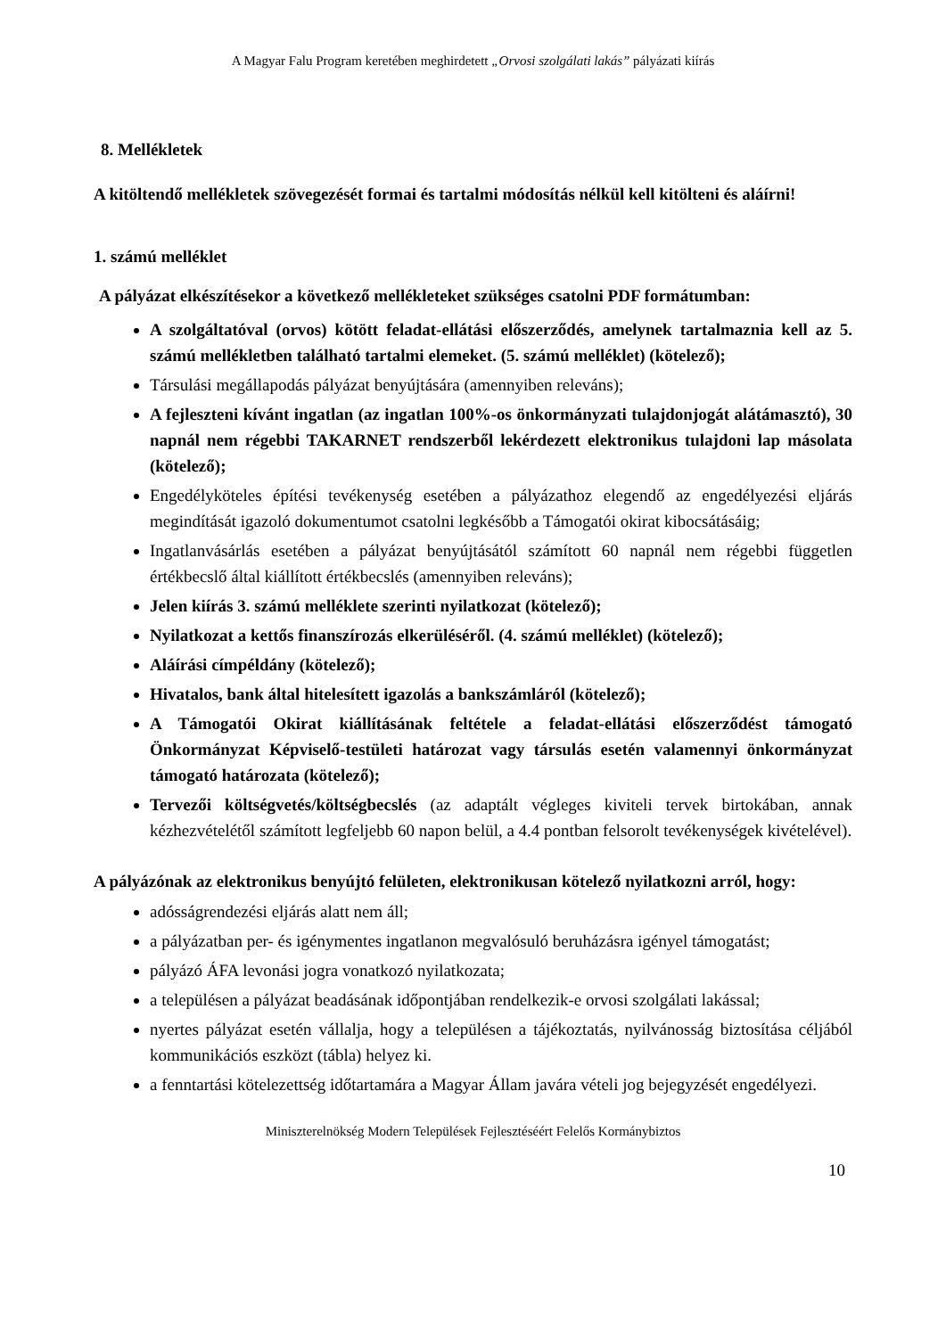A Magyar Falu Program keretében meghirdetett „Orvosi szolgálati lakás” pályázati kiírás
8. Mellékletek
A kitöltendő mellékletek szövegezését formai és tartalmi módosítás nélkül kell kitölteni és aláírni!
1. számú melléklet
A pályázat elkészítésekor a következő mellékleteket szükséges csatolni PDF formátumban:
A szolgáltatóval (orvos) kötött feladat-ellátási előszerződés, amelynek tartalmaznia kell az 5. számú mellékletben található tartalmi elemeket. (5. számú melléklet) (kötelező);
Társulási megállapodás pályázat benyújtására (amennyiben releváns);
A fejleszteni kívánt ingatlan (az ingatlan 100%-os önkormányzati tulajdonjogát alátámasztó), 30 napnál nem régebbi TAKARNET rendszerből lekérdezett elektronikus tulajdoni lap másolata (kötelező);
Engedélyköteles építési tevékenység esetében a pályázathoz elegendő az engedélyezési eljárás megindítását igazoló dokumentumot csatolni legkésőbb a Támogatói okirat kibocsátásáig;
Ingatlanvásárlás esetében a pályázat benyújtásától számított 60 napnál nem régebbi független értékbecslő által kiállított értékbecslés (amennyiben releváns);
Jelen kiírás 3. számú melléklete szerinti nyilatkozat (kötelező);
Nyilatkozat a kettős finanszírozás elkerüléséről. (4. számú melléklet) (kötelező);
Aláírási címpéldány (kötelező);
Hivatalos, bank által hitelesített igazolás a bankszámláról (kötelező);
A Támogatói Okirat kiállításának feltétele a feladat-ellátási előszerződést támogató Önkormányzat Képviselő-testületi határozat vagy társulás esetén valamennyi önkormányzat támogató határozata (kötelező);
Tervezői költségvetés/költségbecslés (az adaptált végleges kiviteli tervek birtokában, annak kézhezvételétől számított legfeljebb 60 napon belül, a 4.4 pontban felsorolt tevékenységek kivételével).
A pályázónak az elektronikus benyújtó felületen, elektronikusan kötelező nyilatkozni arról, hogy:
adósságrendezési eljárás alatt nem áll;
a pályázatban per- és igénymentes ingatlanon megvalósuló beruházásra igényel támogatást;
pályázó ÁFA levonási jogra vonatkozó nyilatkozata;
a településen a pályázat beadásának időpontjában rendelkezik-e orvosi szolgálati lakással;
nyertes pályázat esetén vállalja, hogy a településen a tájékoztatás, nyilvánosság biztosítása céljából kommunikációs eszközt (tábla) helyez ki.
a fenntartási kötelezettség időtartamára a Magyar Állam javára vételi jog bejegyzését engedélyezi.
Miniszterelnökség Modern Települések Fejlesztéséért Felelős Kormánybiztos
10